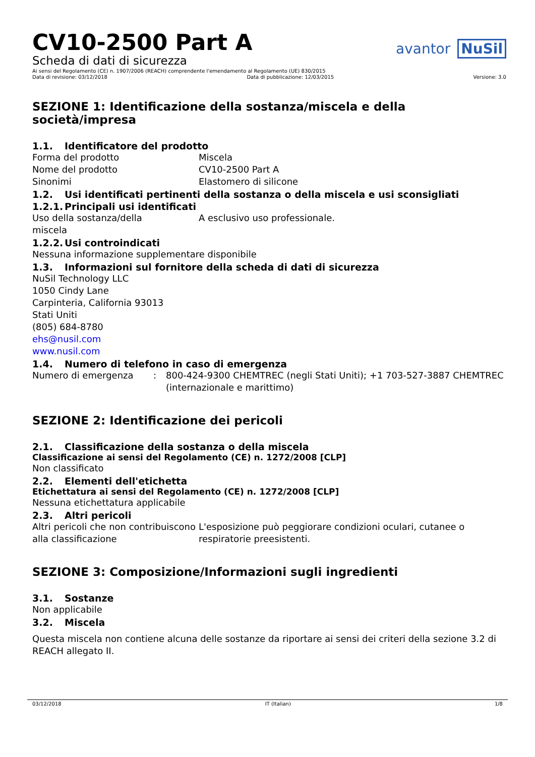CV10-2500 Part A
Scheda di dati di sicurezza
avantor NuSil
Ai sensi del Regolamento (CE) n. 1907/2006 (REACH) comprendente l'emendamento al Regolamento (UE) 830/2015
Data di revisione: 03/12/2018 Data di pubblicazione: 12/03/2015 Versione: 3.0
SEZIONE 1: Identificazione della sostanza/miscela e della società/impresa
1.1. Identificatore del prodotto
Forma del prodotto Miscela
Nome del prodotto CV10-2500 Part A
Sinonimi Elastomero di silicone
1.2. Usi identificati pertinenti della sostanza o della miscela e usi sconsigliati
1.2.1. Principali usi identificati
Uso della sostanza/della
miscela
A esclusivo uso professionale.
1.2.2. Usi controindicati
Nessuna informazione supplementare disponibile
1.3. Informazioni sul fornitore della scheda di dati di sicurezza
NuSil Technology LLC
1050 Cindy Lane
Carpinteria, California 93013
Stati Uniti
(805) 684-8780
ehs@nusil.com
www.nusil.com
1.4. Numero di telefono in caso di emergenza
Numero di emergenza : 800-424-9300 CHEMTREC (negli Stati Uniti); +1 703-527-3887 CHEMTREC (internazionale e marittimo)
SEZIONE 2: Identificazione dei pericoli
2.1. Classificazione della sostanza o della miscela
Classificazione ai sensi del Regolamento (CE) n. 1272/2008 [CLP]
Non classificato
2.2. Elementi dell'etichetta
Etichettatura ai sensi del Regolamento (CE) n. 1272/2008 [CLP]
Nessuna etichettatura applicabile
2.3. Altri pericoli
Altri pericoli che non contribuiscono alla classificazione
L'esposizione può peggiorare condizioni oculari, cutanee o respiratorie preesistenti.
SEZIONE 3: Composizione/Informazioni sugli ingredienti
3.1. Sostanze
Non applicabile
3.2. Miscela
Questa miscela non contiene alcuna delle sostanze da riportare ai sensi dei criteri della sezione 3.2 di REACH allegato II.
03/12/2018 IT (Italian) 1/8